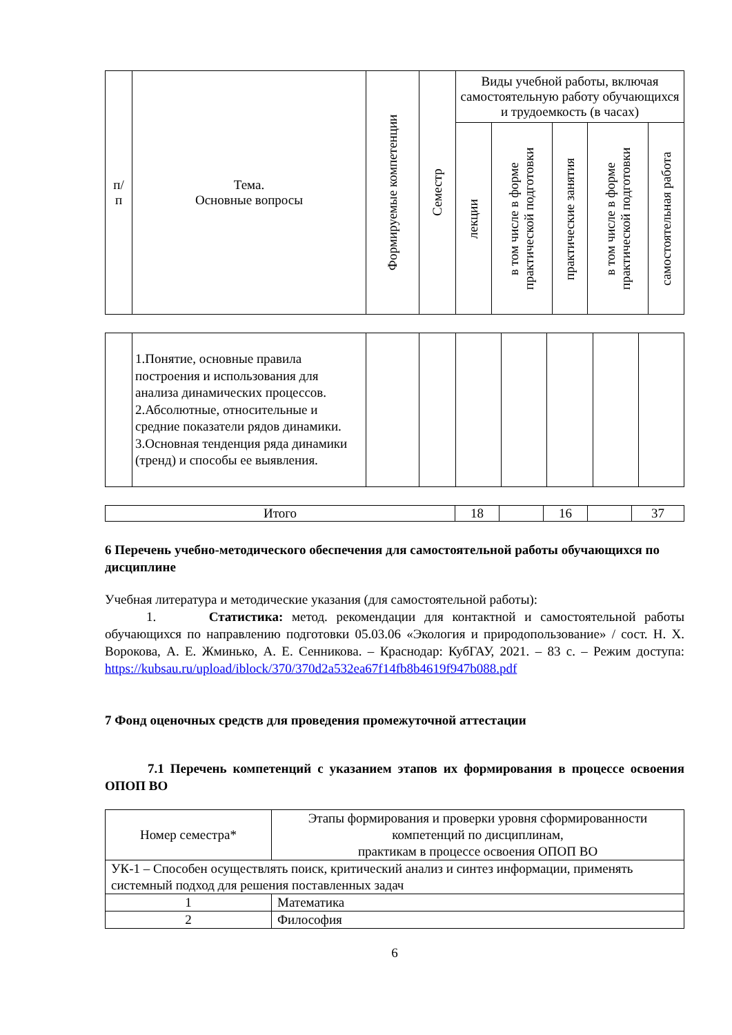| п/ п | Тема. Основные вопросы | Формируемые компетенции | Семестр | Виды учебной работы, включая самостоятельную работу обучающихся и трудоемкость (в часах) | | | | |
| --- | --- | --- | --- | --- | --- | --- | --- | --- |
| | | | | лекции | в том числе в форме практической подготовки | практические занятия | в том числе в форме практической подготовки | самостоятельная работа |
| | 1.Понятие, основные правила построения и использования для анализа динамических процессов. 2.Абсолютные, относительные и средние показатели рядов динамики. 3.Основная тенденция ряда динамики (тренд) и способы ее выявления. | | | | | | | |
| Итого | 18 | | 16 | | 37 |
6 Перечень учебно-методического обеспечения для самостоятельной работы обучающихся по дисциплине
Учебная литература и методические указания (для самостоятельной работы):
1. Статистика: метод. рекомендации для контактной и самостоятельной работы обучающихся по направлению подготовки 05.03.06 «Экология и природопользование» / сост. Н. Х. Ворокова, А. Е. Жминько, А. Е. Сенникова. – Краснодар: КубГАУ, 2021. – 83 с. – Режим доступа: https://kubsau.ru/upload/iblock/370/370d2a532ea67f14fb8b4619f947b088.pdf
7 Фонд оценочных средств для проведения промежуточной аттестации
7.1 Перечень компетенций с указанием этапов их формирования в процессе освоения ОПОП ВО
| Номер семестра* | Этапы формирования и проверки уровня сформированности компетенций по дисциплинам, практикам в процессе освоения ОПОП ВО |
| УК-1 – Способен осуществлять поиск, критический анализ и синтез информации, применять системный подход для решения поставленных задач | |
| 1 | Математика |
| 2 | Философия |
6